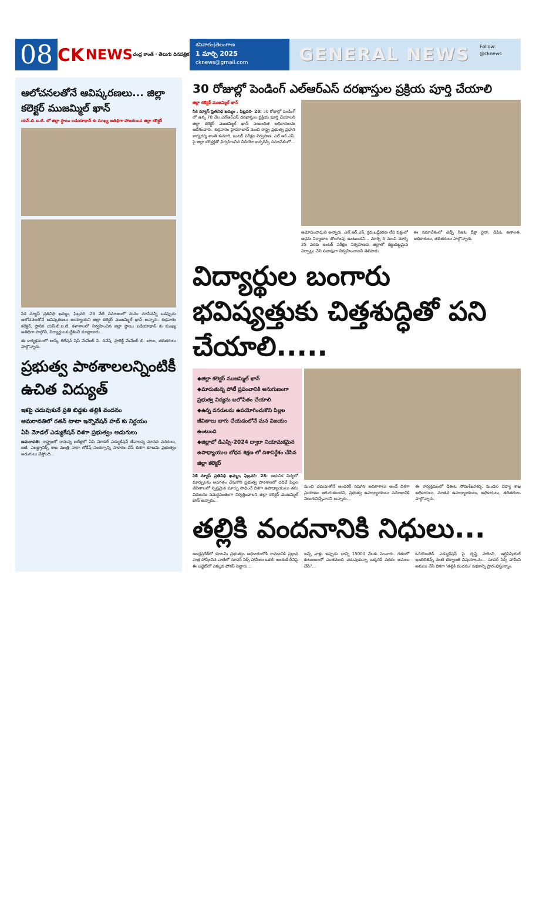08
CK NEWS
చంద్ర కాంత్ · తెలుగు దినపత్రిక
శనివారం|తెలంగాణ
1 మార్చి 2025
cknews@gmail.com
GENERAL NEWS
Follow:
@cknews
ఆలోచనలతోనే ఆవిష్కరణలు... జిల్లా కలెక్టర్ ముజమ్మిల్ ఖాన్
యస్.బి.ఐ.టి. లో జిల్లా స్థాయి ఐడియాథాన్ కు ముఖ్య అతిథిగా హాజరయిన జిల్లా కలెక్టర్
సికె న్యూస్ ప్రతినిధి ఖమ్మం, ఫిబ్రవరి -28 నేటి సమాజంలో మనం చూసేవన్నీ ఒకప్పుడు ఆలోచనలతోనే ఆవిష్కరణలు అయ్యాయని జిల్లా కలెక్టర్ ముజమ్మిల్ ఖాన్ అన్నారు. శుక్రవారం కలెక్టర్, స్థానిక యస్.బి.ఐ.టి. కళాశాలలో నిర్వహించిన జిల్లా స్థాయి ఐడియాథాన్ కు ముఖ్య అతిథిగా పాల్గొని, విద్యార్థులనుద్దేశించి మాట్లాడారు...
ఈ కార్యక్రమంలో టాస్క్ రిలేషన్ షిప్ మేనేజర్ పి. దినేష్, ప్రాజెక్ట్ మేనేజర్ బి. బాలు, తదితరులు పాల్గొన్నారు.
ప్రభుత్వ పాఠశాలలన్నింటికీ ఉచిత విద్యుత్
ఇకపై చదువుకునే ప్రతి బిడ్డకు తల్లికి వందనం
అమరావతిలో రతన్ టాటా ఇన్నొవేషన్ హబ్ కు నిర్ణయం
ఏపి మోడల్ ఎడ్యుకేషన్ దిశగా ప్రభుత్వం అడుగులు
అమరావతి: రాష్ట్రంలో రానున్న ఐదేళ్లలో ఏపి మోడల్ ఎడ్యుకేషన్ తేవాలన్న మానవ వనరులు, ఐటి, ఎలక్ట్రానిక్స్ శాఖ మంత్రి నారా లోకేష్ సంకల్పాన్ని సాకారం చేసే దిశగా కూటమి ప్రభుత్వం అడుగులు వేస్తోంది...
30 రోజుల్లో పెండింగ్ ఎల్ఆర్ఎస్ దరఖాస్తుల ప్రక్రియ పూర్తి చేయాలి
జిల్లా కలెక్టర్ ముజమ్మిల్ ఖాన్
సికె న్యూస్ ప్రతినిధి ఖమ్మం , ఫిబ్రవరి- 28: 30 రోజుల్లో పెండింగ్ లో ఉన్న 70 వేల ఎల్ఆర్ఎస్ దరఖాస్తుల ప్రక్రియ పూర్తి చేయాలని జిల్లా కలెక్టర్ ముజమ్మిల్ ఖాన్ సంబంధిత అధికారులను ఆదేశించారు. శుక్రవారం హైదరాబాద్ నుంచి రాష్ట్ర ప్రభుత్వ ప్రధాన కార్యదర్శి శాంతి కుమారి, ఇంటర్ పరీక్షల నిర్వహణ, ఎల్.ఆర్.ఎస్. పై జిల్లా కలెక్టర్లతో నిర్వహించిన వీడియో కాన్ఫరెన్స్ సమావేశంలో...
ఆమోదించామని అన్నారు. ఎల్.ఆర్.ఎస్. క్రమబద్ధీకరణ లేని పక్షంలో అక్రమ నిర్మాణాల తొలగింపు ఉంటుందని... మార్చి 5 నుంచి మార్చి 25 వరకు ఇంటర్ పరీక్షల నిర్వహణకు జిల్లాలో కట్టుదిట్టమైన ఏర్పాట్లు చేసి సజావుగా నిర్వహించాలని తెలిపారు.
ఈ సమావేశంలో జెడ్పీ సిఇఓ దీక్షా రైనా, డిపిఓ ఆశాలత, అధికారులు, తదితరులు పాల్గొన్నారు.
విద్యార్థుల బంగారు భవిష్యత్తుకు చిత్తశుద్ధితో పని చేయాలి.....
◆జిల్లా కలెక్టర్ ముజమ్మిల్ ఖాన్
◆మారుతున్న పోటీ ప్రపంచానికి అనుగుణంగా ప్రభుత్వ విద్యను బలోపేతం చేయాలి
◆ఉన్న వనరులను ఉపయోగించుకొని పిల్లల జీవితాలు బాగు చేయడంలోనే మన విజయం ఉంటుంది
◆జిల్లాలో డిఎస్సి-2024 ద్వారా నియామకమైన ఉపాధ్యాయుల బోధన శిక్షణ లో దిశానిర్దేశం చేసిన జిల్లా కలెక్టర్
సికె న్యూస్ ప్రతినిధి ఖమ్మం, ఫిబ్రవరి- 28: ఆధునిక విద్యలో మార్పులను అవగతం చేసుకొని ప్రభుత్వ పాఠశాలలో చదివే పిల్లల జీవితాలలో స్పష్టమైన మార్పు సాధించే దిశగా ఉపాధ్యాయులు తమ విధులను సమర్థవంతంగా నిర్వర్తించాలని జిల్లా కలెక్టర్ ముజమ్మిల్ ఖాన్ అన్నారు...
మంచి చదువుతోనే అందరికీ సమాన అవకాశాలు అందే దిశగా ప్రయాణం జరుగుతుందని, ప్రభుత్వ ఉపాధ్యాయులు సమాజానికి వెలుగునిచ్చేవారని అన్నారు...
ఈ కార్యక్రమంలో డిఈఓ సోమశేఖరశర్మ, మండల విద్యా శాఖ అధికారులు, నూతన ఉపాధ్యాయులు, అధికారులు, తదితరులు పాల్గొన్నారు.
తల్లికి వందనానికి నిధులు...
ఆంధ్రప్రదేశ్‌లో కూటమి ప్రభుత్వం అధికారంలోకి రావడానికి ప్రధాన పాత్ర పోషించిన వాటిలో సూపర్ సిక్స్ హామీలు ఒకటి. అందుకే దీనిపై ఈ బడ్జెట్‌లో ఎక్కువ ఫోకస్ పెట్టారు...
ఇచ్చే వాళ్లు ఇప్పుడు దాన్ని 15000 వేలకు పెంచారు. గతంలో కుటుంబంలో ఎంతమంది చదువుకున్నా ఒక్కరికే పథకం అమలు చేసే?...
ఓరియెంటెడ్ ఎడ్యుకేషన్ పై దృష్టి సారించి, ఆర్టిఫిషియల్ ఇంటెలిజెన్స్ వంటి టెక్నాలజీ విషయాలను... సూపర్ సిక్స్ హామీని అమలు చేసే దిశగా 'తల్లికి వందనం' పథకాన్ని ప్రారంభిస్తున్నాం.